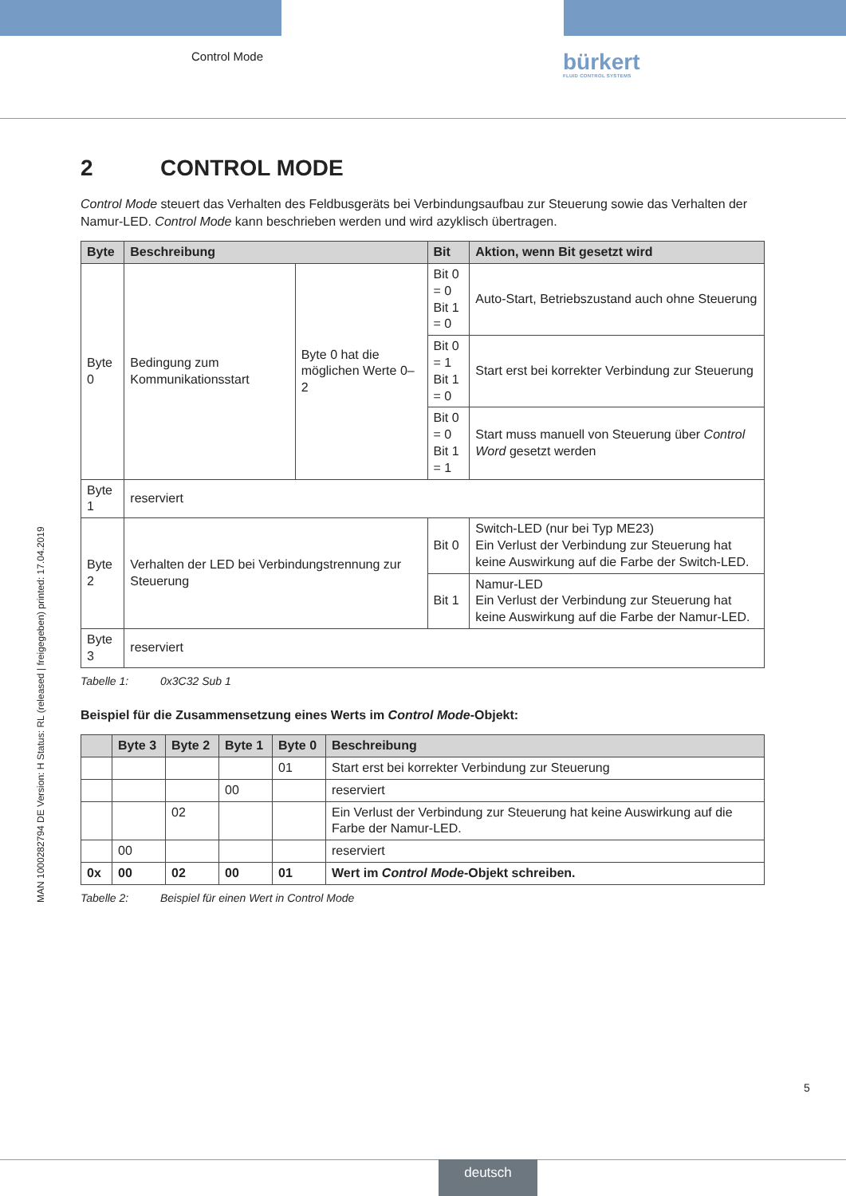Control Mode bürkert
FLUID CONTROL SYSTEMS
2 CONTROL MODE
Control Mode steuert das Verhalten des Feldbusgeräts bei Verbindungsaufbau zur Steuerung sowie das Verhalten der Namur-LED. Control Mode kann beschrieben werden und wird azyklisch übertragen.
| Byte | Beschreibung | | Bit | Aktion, wenn Bit gesetzt wird |
| --- | --- | --- | --- | --- |
| Byte 0 | Bedingung zum Kommunikationsstart | Byte 0 hat die möglichen Werte 0–2 | Bit 0 = 0 Bit 1 = 0 | Auto-Start, Betriebszustand auch ohne Steuerung |
| | | | Bit 0 = 1 Bit 1 = 0 | Start erst bei korrekter Verbindung zur Steuerung |
| | | | Bit 0 = 0 Bit 1 = 1 | Start muss manuell von Steuerung über Control Word gesetzt werden |
| Byte 1 | reserviert | | | |
| Byte 2 | Verhalten der LED bei Verbindungstrennung zur Steuerung | | Bit 0 | Switch-LED (nur bei Typ ME23) Ein Verlust der Verbindung zur Steuerung hat keine Auswirkung auf die Farbe der Switch-LED. |
| | | | Bit 1 | Namur-LED Ein Verlust der Verbindung zur Steuerung hat keine Auswirkung auf die Farbe der Namur-LED. |
| Byte 3 | reserviert | | | |
Tabelle 1: 0x3C32 Sub 1
Beispiel für die Zusammensetzung eines Werts im Control Mode-Objekt:
| | Byte 3 | Byte 2 | Byte 1 | Byte 0 | Beschreibung |
| --- | --- | --- | --- | --- | --- |
| | | | | 01 | Start erst bei korrekter Verbindung zur Steuerung |
| | | | 00 | | reserviert |
| | | 02 | | | Ein Verlust der Verbindung zur Steuerung hat keine Auswirkung auf die Farbe der Namur-LED. |
| | 00 | | | | reserviert |
| 0x | 00 | 02 | 00 | 01 | Wert im Control Mode -Objekt schreiben. |
Tabelle 2: Beispiel für einen Wert in Control Mode
MAN 1000282794 DE Version: H Status: RL (released | freigegeben) printed: 17.04.2019
5
deutsch